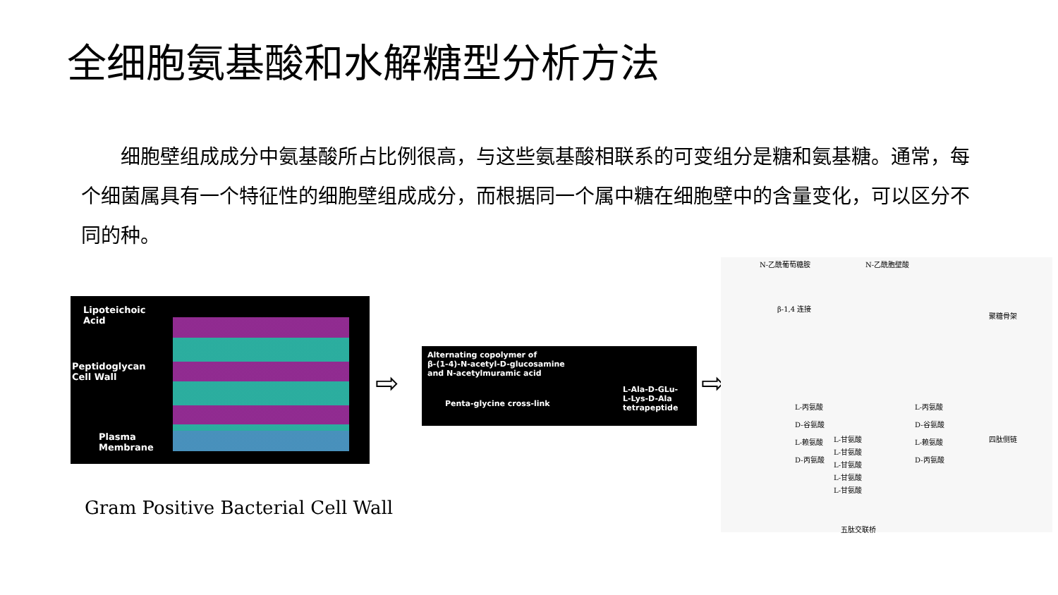全细胞氨基酸和水解糖型分析方法
细胞壁组成成分中氨基酸所占比例很高，与这些氨基酸相联系的可变组分是糖和氨基糖。通常，每个细菌属具有一个特征性的细胞壁组成成分，而根据同一个属中糖在细胞壁中的含量变化，可以区分不同的种。
Lipoteichoic
Acid
Peptidoglycan
Cell Wall
Plasma
Membrane
⇨
Alternating copolymer of
β-(1-4)-N-acetyl-D-glucosamine
and N-acetylmuramic acid
Penta-glycine cross-link
L-Ala-D-GLu-
L-Lys-D-Ala
tetrapeptide
⇨
N-乙酰葡萄糖胺 N-乙酰胞壁酸
β-1,4 连接
聚糖骨架
四肽侧链
五肽交联桥
L-丙氨酸
D-谷氨酸
L-赖氨酸
D-丙氨酸
L-丙氨酸
D-谷氨酸
L-赖氨酸
D-丙氨酸
L-甘氨酸
L-甘氨酸
L-甘氨酸
L-甘氨酸
L-甘氨酸
Gram Positive Bacterial Cell Wall